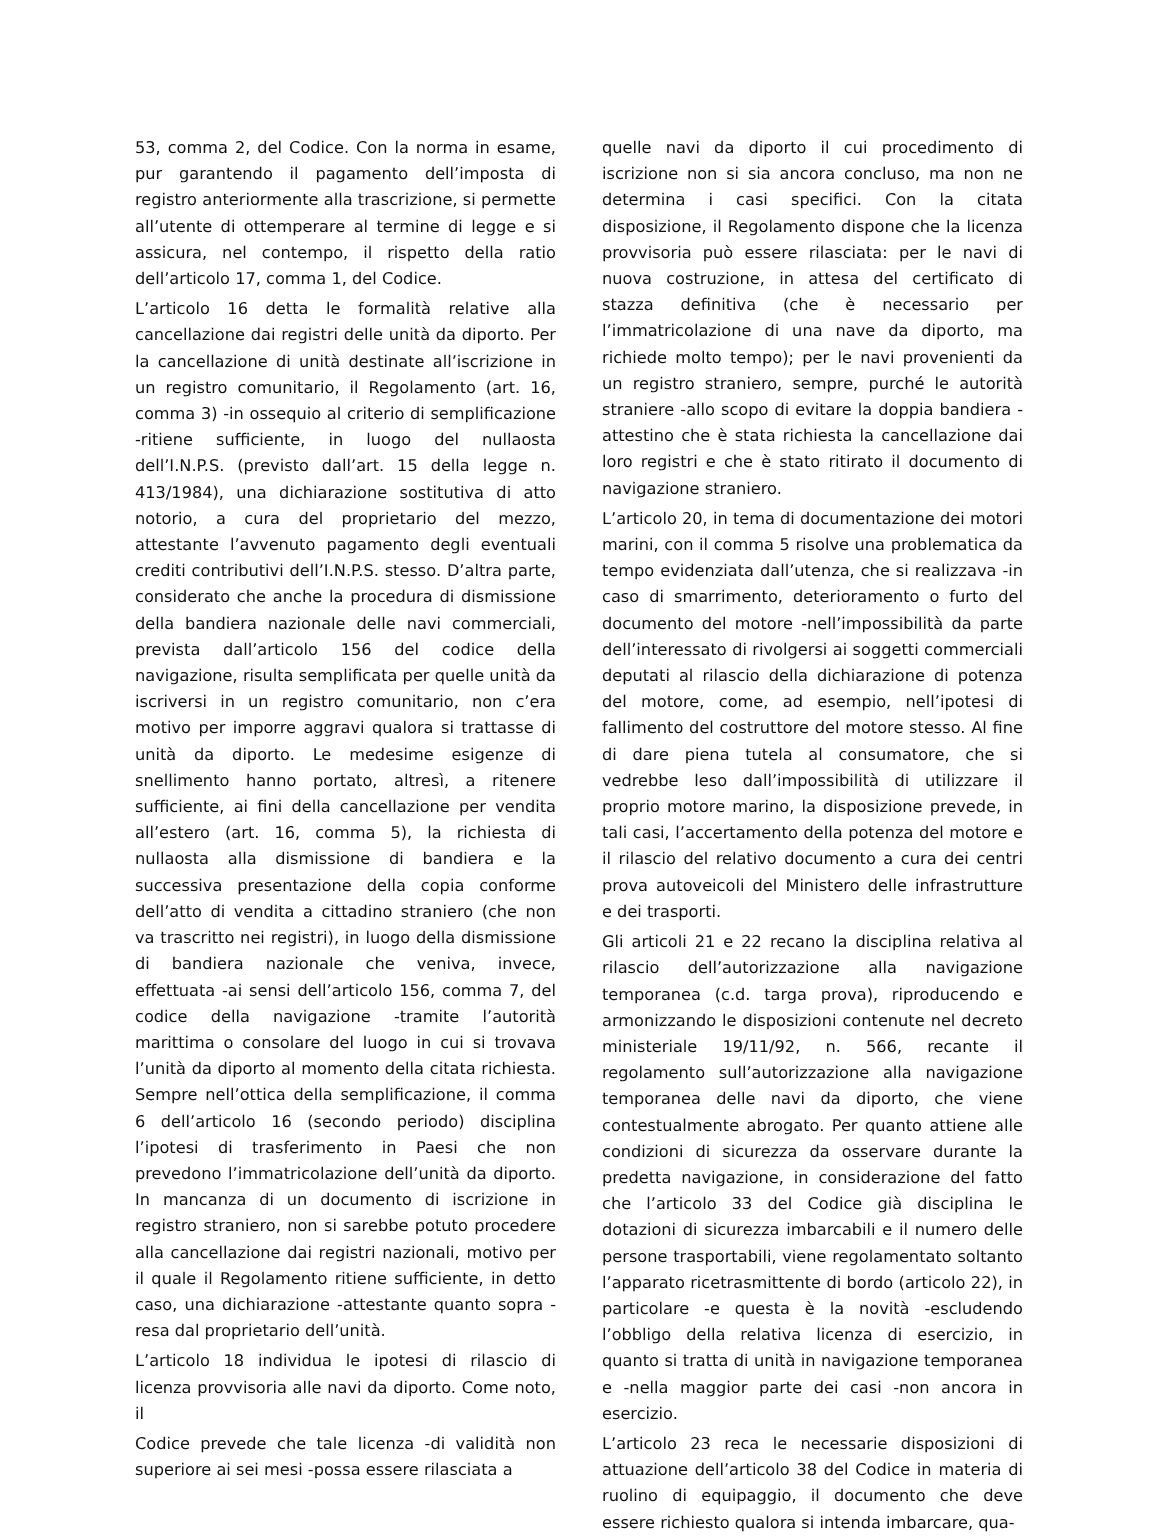53, comma 2, del Codice. Con la norma in esame, pur garantendo il pagamento dell’imposta di registro anteriormente alla trascrizione, si permette all’utente di ottemperare al termine di legge e si assicura, nel contempo, il rispetto della ratio dell’articolo 17, comma 1, del Codice.
L’articolo 16 detta le formalità relative alla cancellazione dai registri delle unità da diporto. Per la cancellazione di unità destinate all’iscrizione in un registro comunitario, il Regolamento (art. 16, comma 3) -in ossequio al criterio di semplificazione -ritiene sufficiente, in luogo del nullaosta dell’I.N.P.S. (previsto dall’art. 15 della legge n. 413/1984), una dichiarazione sostitutiva di atto notorio, a cura del proprietario del mezzo, attestante l’avvenuto pagamento degli eventuali crediti contributivi dell’I.N.P.S. stesso. D’altra parte, considerato che anche la procedura di dismissione della bandiera nazionale delle navi commerciali, prevista dall’articolo 156 del codice della navigazione, risulta semplificata per quelle unità da iscriversi in un registro comunitario, non c’era motivo per imporre aggravi qualora si trattasse di unità da diporto. Le medesime esigenze di snellimento hanno portato, altresì, a ritenere sufficiente, ai fini della cancellazione per vendita all’estero (art. 16, comma 5), la richiesta di nullaosta alla dismissione di bandiera e la successiva presentazione della copia conforme dell’atto di vendita a cittadino straniero (che non va trascritto nei registri), in luogo della dismissione di bandiera nazionale che veniva, invece, effettuata -ai sensi dell’articolo 156, comma 7, del codice della navigazione -tramite l’autorità marittima o consolare del luogo in cui si trovava l’unità da diporto al momento della citata richiesta. Sempre nell’ottica della semplificazione, il comma 6 dell’articolo 16 (secondo periodo) disciplina l’ipotesi di trasferimento in Paesi che non prevedono l’immatricolazione dell’unità da diporto. In mancanza di un documento di iscrizione in registro straniero, non si sarebbe potuto procedere alla cancellazione dai registri nazionali, motivo per il quale il Regolamento ritiene sufficiente, in detto caso, una dichiarazione -attestante quanto sopra -resa dal proprietario dell’unità.
L’articolo 18 individua le ipotesi di rilascio di licenza provvisoria alle navi da diporto. Come noto, il
Codice prevede che tale licenza -di validità non superiore ai sei mesi -possa essere rilasciata a
quelle navi da diporto il cui procedimento di iscrizione non si sia ancora concluso, ma non ne determina i casi specifici. Con la citata disposizione, il Regolamento dispone che la licenza provvisoria può essere rilasciata: per le navi di nuova costruzione, in attesa del certificato di stazza definitiva (che è necessario per l’immatricolazione di una nave da diporto, ma richiede molto tempo); per le navi provenienti da un registro straniero, sempre, purché le autorità straniere -allo scopo di evitare la doppia bandiera - attestino che è stata richiesta la cancellazione dai loro registri e che è stato ritirato il documento di navigazione straniero.
L’articolo 20, in tema di documentazione dei motori marini, con il comma 5 risolve una problematica da tempo evidenziata dall’utenza, che si realizzava -in caso di smarrimento, deterioramento o furto del documento del motore -nell’impossibilità da parte dell’interessato di rivolgersi ai soggetti commerciali deputati al rilascio della dichiarazione di potenza del motore, come, ad esempio, nell’ipotesi di fallimento del costruttore del motore stesso. Al fine di dare piena tutela al consumatore, che si vedrebbe leso dall’impossibilità di utilizzare il proprio motore marino, la disposizione prevede, in tali casi, l’accertamento della potenza del motore e il rilascio del relativo documento a cura dei centri prova autoveicoli del Ministero delle infrastrutture e dei trasporti.
Gli articoli 21 e 22 recano la disciplina relativa al rilascio dell’autorizzazione alla navigazione temporanea (c.d. targa prova), riproducendo e armonizzando le disposizioni contenute nel decreto ministeriale 19/11/92, n. 566, recante il regolamento sull’autorizzazione alla navigazione temporanea delle navi da diporto, che viene contestualmente abrogato. Per quanto attiene alle condizioni di sicurezza da osservare durante la predetta navigazione, in considerazione del fatto che l’articolo 33 del Codice già disciplina le dotazioni di sicurezza imbarcabili e il numero delle persone trasportabili, viene regolamentato soltanto l’apparato ricetrasmittente di bordo (articolo 22), in particolare -e questa è la novità -escludendo l’obbligo della relativa licenza di esercizio, in quanto si tratta di unità in navigazione temporanea e -nella maggior parte dei casi -non ancora in esercizio.
L’articolo 23 reca le necessarie disposizioni di attuazione dell’articolo 38 del Codice in materia di ruolino di equipaggio, il documento che deve essere richiesto qualora si intenda imbarcare, qua-